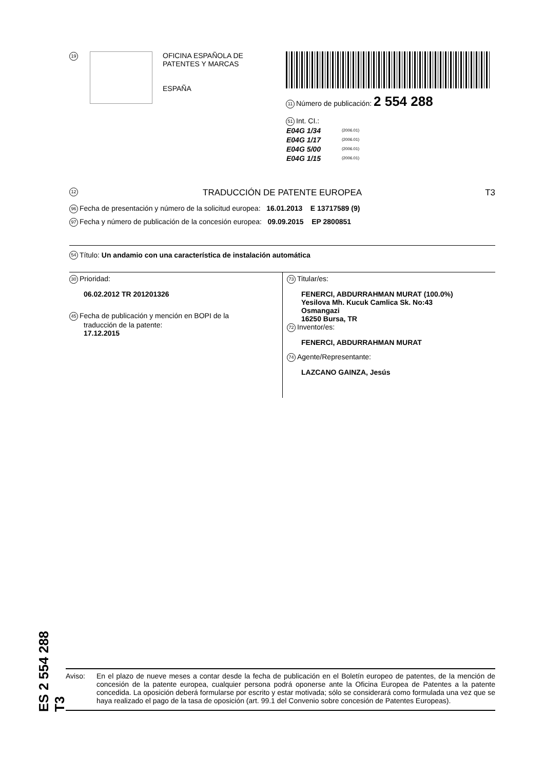19
OFICINA ESPAÑOLA DE
PATENTES Y MARCAS
ESPAÑA
11 Número de publicación: 2 554 288
51 Int. CI.:
| E04G 1/34 | (2006.01) |
| E04G 1/17 | (2006.01) |
| E04G 5/00 | (2006.01) |
| E04G 1/15 | (2006.01) |
12 TRADUCCIÓN DE PATENTE EUROPEA T3
96 Fecha de presentación y número de la solicitud europea: 16.01.2013 E 13717589 (9)
97 Fecha y número de publicación de la concesión europea: 09.09.2015 EP 2800851
54 Título: Un andamio con una característica de instalación automática
30 Prioridad:
06.02.2012 TR 201201326
45 Fecha de publicación y mención en BOPI de la
traducción de la patente:
17.12.2015
73 Titular/es:
FENERCI, ABDURRAHMAN MURAT (100.0%)
Yesilova Mh. Kucuk Camlica Sk. No:43
Osmangazi
16250 Bursa, TR
72 Inventor/es:
FENERCI, ABDURRAHMAN MURAT
74 Agente/Representante:
LAZCANO GAINZA, Jesús
Aviso: En el plazo de nueve meses a contar desde la fecha de publicación en el Boletín europeo de patentes, de la mención de concesión de la patente europea, cualquier persona podrá oponerse ante la Oficina Europea de Patentes a la patente concedida. La oposición deberá formularse por escrito y estar motivada; sólo se considerará como formulada una vez que se haya realizado el pago de la tasa de oposición (art. 99.1 del Convenio sobre concesión de Patentes Europeas).
ES 2 554 288 T3